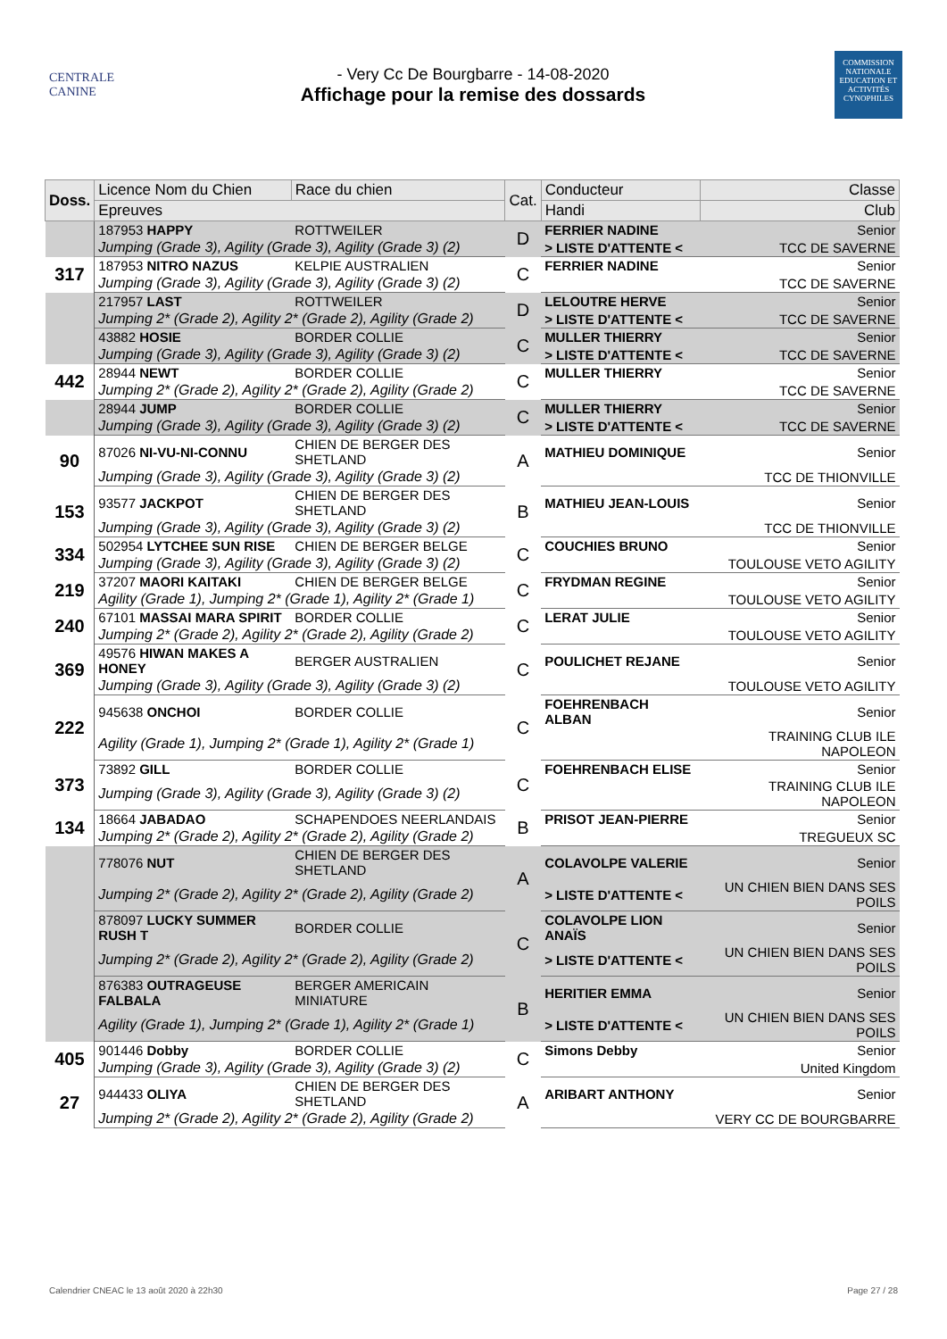CENTRALE CANINE
- Very Cc De Bourgbarre - 14-08-2020
Affichage pour la remise des dossards
COMMISSION NATIONALE EDUCATION ET ACTIVITÉS CYNOPHILES
| Doss. | Licence Nom du Chien | Race du chien | Cat. | Conducteur | Classe |
| --- | --- | --- | --- | --- | --- |
| | Epreuves | | | Handi | Club |
| | 187953 HAPPY | ROTTWEILER | D | FERRIER NADINE | Senior |
| | Jumping (Grade 3), Agility (Grade 3), Agility (Grade 3) (2) | | | > LISTE D'ATTENTE < | TCC DE SAVERNE |
| 317 | 187953 NITRO NAZUS | KELPIE AUSTRALIEN | C | FERRIER NADINE | Senior |
| | Jumping (Grade 3), Agility (Grade 3), Agility (Grade 3) (2) | | | | TCC DE SAVERNE |
| | 217957 LAST | ROTTWEILER | D | LELOUTRE HERVE | Senior |
| | Jumping 2* (Grade 2), Agility 2* (Grade 2), Agility (Grade 2) | | | > LISTE D'ATTENTE < | TCC DE SAVERNE |
| | 43882 HOSIE | BORDER COLLIE | C | MULLER THIERRY | Senior |
| | Jumping (Grade 3), Agility (Grade 3), Agility (Grade 3) (2) | | | > LISTE D'ATTENTE < | TCC DE SAVERNE |
| 442 | 28944 NEWT | BORDER COLLIE | C | MULLER THIERRY | Senior |
| | Jumping 2* (Grade 2), Agility 2* (Grade 2), Agility (Grade 2) | | | | TCC DE SAVERNE |
| | 28944 JUMP | BORDER COLLIE | C | MULLER THIERRY | Senior |
| | Jumping (Grade 3), Agility (Grade 3), Agility (Grade 3) (2) | | | > LISTE D'ATTENTE < | TCC DE SAVERNE |
| 90 | 87026 NI-VU-NI-CONNU | CHIEN DE BERGER DES SHETLAND | A | MATHIEU DOMINIQUE | Senior |
| | Jumping (Grade 3), Agility (Grade 3), Agility (Grade 3) (2) | | | | TCC DE THIONVILLE |
| 153 | 93577 JACKPOT | CHIEN DE BERGER DES SHETLAND | B | MATHIEU JEAN-LOUIS | Senior |
| | Jumping (Grade 3), Agility (Grade 3), Agility (Grade 3) (2) | | | | TCC DE THIONVILLE |
| 334 | 502954 LYTCHEE SUN RISE | CHIEN DE BERGER BELGE | C | COUCHIES BRUNO | Senior |
| | Jumping (Grade 3), Agility (Grade 3), Agility (Grade 3) (2) | | | | TOULOUSE VETO AGILITY |
| 219 | 37207 MAORI KAITAKI | CHIEN DE BERGER BELGE | C | FRYDMAN REGINE | Senior |
| | Agility (Grade 1), Jumping 2* (Grade 1), Agility 2* (Grade 1) | | | | TOULOUSE VETO AGILITY |
| 240 | 67101 MASSAI MARA SPIRIT | BORDER COLLIE | C | LERAT JULIE | Senior |
| | Jumping 2* (Grade 2), Agility 2* (Grade 2), Agility (Grade 2) | | | | TOULOUSE VETO AGILITY |
| 369 | 49576 HIWAN MAKES A HONEY | BERGER AUSTRALIEN | C | POULICHET REJANE | Senior |
| | Jumping (Grade 3), Agility (Grade 3), Agility (Grade 3) (2) | | | | TOULOUSE VETO AGILITY |
| 222 | 945638 ONCHOI | BORDER COLLIE | C | FOEHRENBACH ALBAN | Senior |
| | Agility (Grade 1), Jumping 2* (Grade 1), Agility 2* (Grade 1) | | | | TRAINING CLUB ILE NAPOLEON |
| 373 | 73892 GILL | BORDER COLLIE | C | FOEHRENBACH ELISE | Senior |
| | Jumping (Grade 3), Agility (Grade 3), Agility (Grade 3) (2) | | | | TRAINING CLUB ILE NAPOLEON |
| 134 | 18664 JABADAO | SCHAPENDOES NEERLANDAIS | B | PRISOT JEAN-PIERRE | Senior |
| | Jumping 2* (Grade 2), Agility 2* (Grade 2), Agility (Grade 2) | | | | TREGUEUX SC |
| | 778076 NUT | CHIEN DE BERGER DES SHETLAND | A | COLAVOLPE VALERIE | Senior |
| | Jumping 2* (Grade 2), Agility 2* (Grade 2), Agility (Grade 2) | | | > LISTE D'ATTENTE < | UN CHIEN BIEN DANS SES POILS |
| | 878097 LUCKY SUMMER RUSH T | BORDER COLLIE | C | COLAVOLPE LION ANAÏS | Senior |
| | Jumping 2* (Grade 2), Agility 2* (Grade 2), Agility (Grade 2) | | | > LISTE D'ATTENTE < | UN CHIEN BIEN DANS SES POILS |
| | 876383 OUTRAGEUSE FALBALA | BERGER AMERICAIN MINIATURE | B | HERITIER EMMA | Senior |
| | Agility (Grade 1), Jumping 2* (Grade 1), Agility 2* (Grade 1) | | | > LISTE D'ATTENTE < | UN CHIEN BIEN DANS SES POILS |
| 405 | 901446 Dobby | BORDER COLLIE | C | Simons Debby | Senior |
| | Jumping (Grade 3), Agility (Grade 3), Agility (Grade 3) (2) | | | | United Kingdom |
| 27 | 944433 OLIYA | CHIEN DE BERGER DES SHETLAND | A | ARIBART ANTHONY | Senior |
| | Jumping 2* (Grade 2), Agility 2* (Grade 2), Agility (Grade 2) | | | | VERY CC DE BOURGBARRE |
Calendrier CNEAC le 13 août 2020 à 22h30 Page 27 / 28